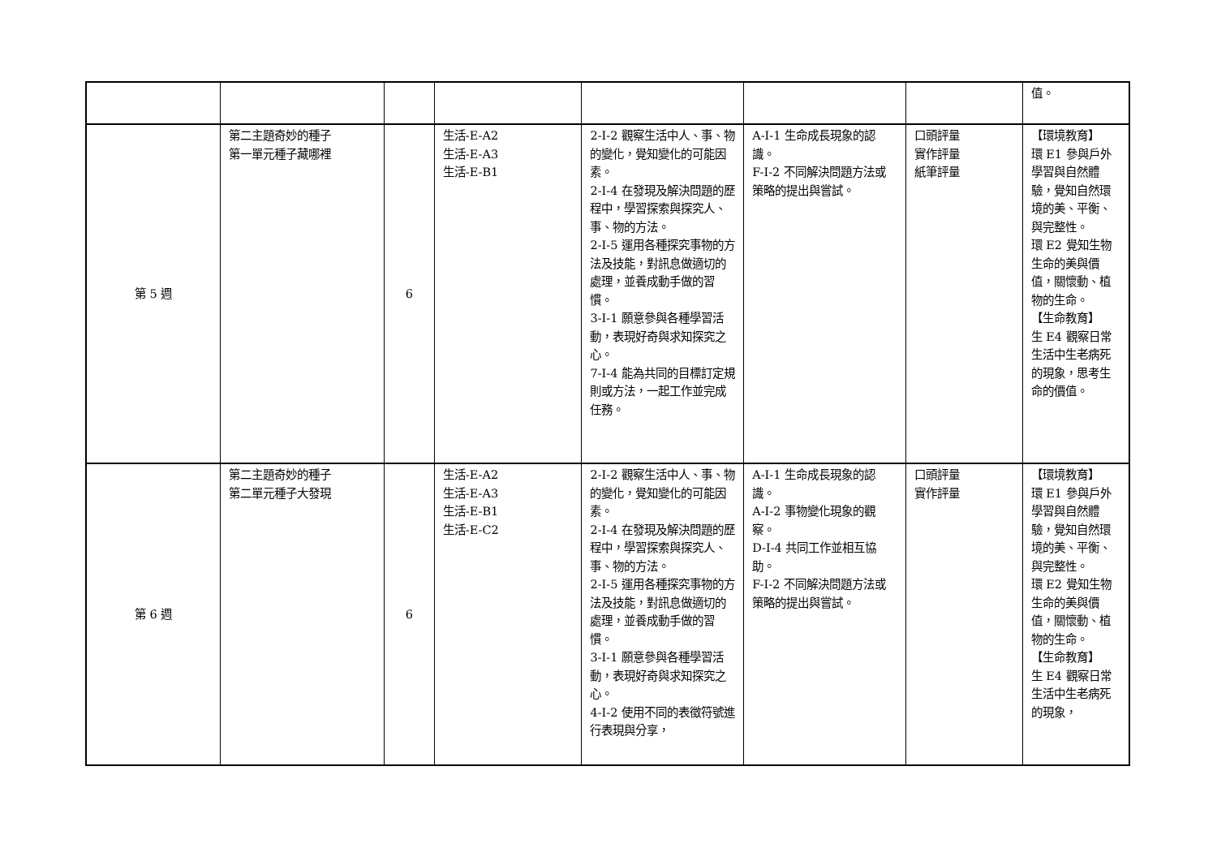| | | | | | | | 值。 |
| 第 5 週 | 第二主題奇妙的種子 第一單元種子藏哪裡 | 6 | 生活-E-A2 生活-E-A3 生活-E-B1 | 2-I-2 觀察生活中人、事、物的變化，覺知變化的可能因素。 2-I-4 在發現及解決問題的歷程中，學習探索與探究人、事、物的方法。 2-I-5 運用各種探究事物的方法及技能，對訊息做適切的處理，並養成動手做的習慣。 3-I-1 願意參與各種學習活動，表現好奇與求知探究之心。 7-I-4 能為共同的目標訂定規則或方法，一起工作並完成任務。 | A-I-1 生命成長現象的認識。 F-I-2 不同解決問題方法或策略的提出與嘗試。 | 口頭評量 實作評量 紙筆評量 | 【環境教育】 環 E1 參與戶外學習與自然體驗，覺知自然環境的美、平衡、與完整性。 環 E2 覺知生物生命的美與價值，關懷動、植物的生命。 【生命教育】 生 E4 觀察日常生活中生老病死的現象，思考生命的價值。 |
| 第 6 週 | 第二主題奇妙的種子 第二單元種子大發現 | 6 | 生活-E-A2 生活-E-A3 生活-E-B1 生活-E-C2 | 2-I-2 觀察生活中人、事、物的變化，覺知變化的可能因素。 2-I-4 在發現及解決問題的歷程中，學習探索與探究人、事、物的方法。 2-I-5 運用各種探究事物的方法及技能，對訊息做適切的處理，並養成動手做的習慣。 3-I-1 願意參與各種學習活動，表現好奇與求知探究之心。 4-I-2 使用不同的表徵符號進行表現與分享， | A-I-1 生命成長現象的認識。 A-I-2 事物變化現象的觀察。 D-I-4 共同工作並相互協助。 F-I-2 不同解決問題方法或策略的提出與嘗試。 | 口頭評量 實作評量 | 【環境教育】 環 E1 參與戶外學習與自然體驗，覺知自然環境的美、平衡、與完整性。 環 E2 覺知生物生命的美與價值，關懷動、植物的生命。 【生命教育】 生 E4 觀察日常生活中生老病死的現象， |